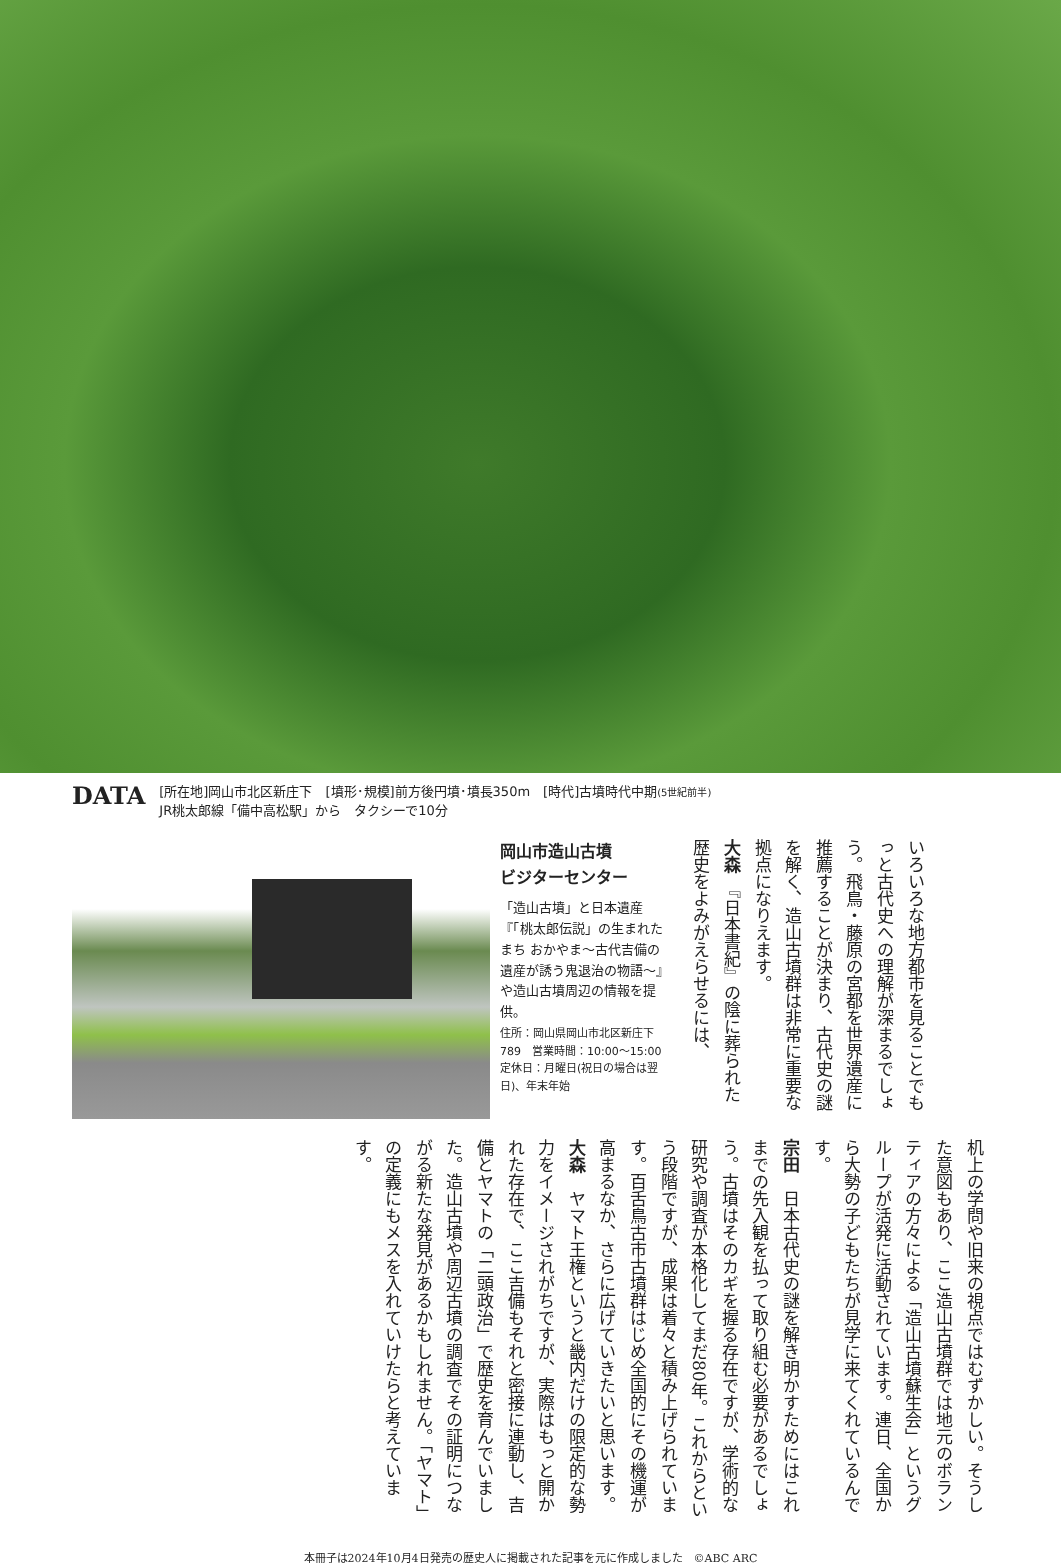DATA
[所在地]岡山市北区新庄下　[墳形･規模]前方後円墳･墳長350m　[時代]古墳時代中期(5世紀前半)
JR桃太郎線「備中高松駅」から　タクシーで10分
岡山市造山古墳
ビジターセンター
「造山古墳」と日本遺産『「桃太郎伝説」の生まれたまち おかやま～古代吉備の遺産が誘う鬼退治の物語～』や造山古墳周辺の情報を提供。
住所：岡山県岡山市北区新庄下789　営業時間：10:00～15:00　定休日：月曜日(祝日の場合は翌日)、年末年始
いろいろな地方都市を見ることでもっと古代史への理解が深まるでしょう。飛鳥・藤原の宮都を世界遺産に推薦することが決まり、古代史の謎を解く、造山古墳群は非常に重要な拠点になりえます。
大森　『日本書紀』の陰に葬られた歴史をよみがえらせるには、
机上の学問や旧来の視点ではむずかしい。そうした意図もあり、ここ造山古墳群では地元のボランティアの方々による「造山古墳蘇生会」というグループが活発に活動されています。連日、全国から大勢の子どもたちが見学に来てくれているんです。
宗田　日本古代史の謎を解き明かすためにはこれまでの先入観を払って取り組む必要があるでしょう。古墳はそのカギを握る存在ですが、学術的な研究や調査が本格化してまだ80年。これからという段階ですが、成果は着々と積み上げられています。百舌鳥古市古墳群はじめ全国的にその機運が高まるなか、さらに広げていきたいと思います。
大森　ヤマト王権というと畿内だけの限定的な勢力をイメージされがちですが、実際はもっと開かれた存在で、ここ吉備もそれと密接に連動し、吉備とヤマトの「二頭政治」で歴史を育んでいました。造山古墳や周辺古墳の調査でその証明につながる新たな発見があるかもしれません。「ヤマト」の定義にもメスを入れていけたらと考えています。
本冊子は2024年10月4日発売の歴史人に掲載された記事を元に作成しました　©ABC ARC